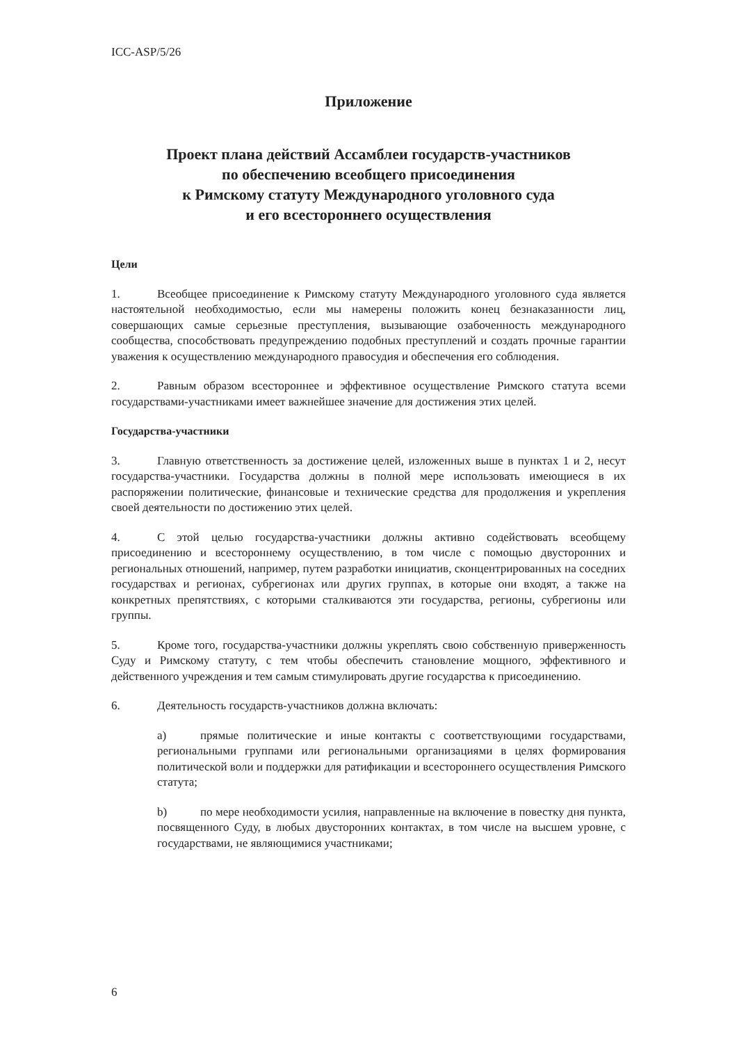ICC-ASP/5/26
Приложение
Проект плана действий Ассамблеи государств-участников
по обеспечению всеобщего присоединения
к Римскому статуту Международного уголовного суда
и его всестороннего осуществления
Цели
1. Всеобщее присоединение к Римскому статуту Международного уголовного суда является настоятельной необходимостью, если мы намерены положить конец безнаказанности лиц, совершающих самые серьезные преступления, вызывающие озабоченность международного сообщества, способствовать предупреждению подобных преступлений и создать прочные гарантии уважения к осуществлению международного правосудия и обеспечения его соблюдения.
2. Равным образом всестороннее и эффективное осуществление Римского статута всеми государствами-участниками имеет важнейшее значение для достижения этих целей.
Государства-участники
3. Главную ответственность за достижение целей, изложенных выше в пунктах 1 и 2, несут государства-участники. Государства должны в полной мере использовать имеющиеся в их распоряжении политические, финансовые и технические средства для продолжения и укрепления своей деятельности по достижению этих целей.
4. С этой целью государства-участники должны активно содействовать всеобщему присоединению и всестороннему осуществлению, в том числе с помощью двусторонних и региональных отношений, например, путем разработки инициатив, сконцентрированных на соседних государствах и регионах, субрегионах или других группах, в которые они входят, а также на конкретных препятствиях, с которыми сталкиваются эти государства, регионы, субрегионы или группы.
5. Кроме того, государства-участники должны укреплять свою собственную приверженность Суду и Римскому статуту, с тем чтобы обеспечить становление мощного, эффективного и действенного учреждения и тем самым стимулировать другие государства к присоединению.
6. Деятельность государств-участников должна включать:
a) прямые политические и иные контакты с соответствующими государствами, региональными группами или региональными организациями в целях формирования политической воли и поддержки для ратификации и всестороннего осуществления Римского статута;
b) по мере необходимости усилия, направленные на включение в повестку дня пункта, посвященного Суду, в любых двусторонних контактах, в том числе на высшем уровне, с государствами, не являющимися участниками;
6